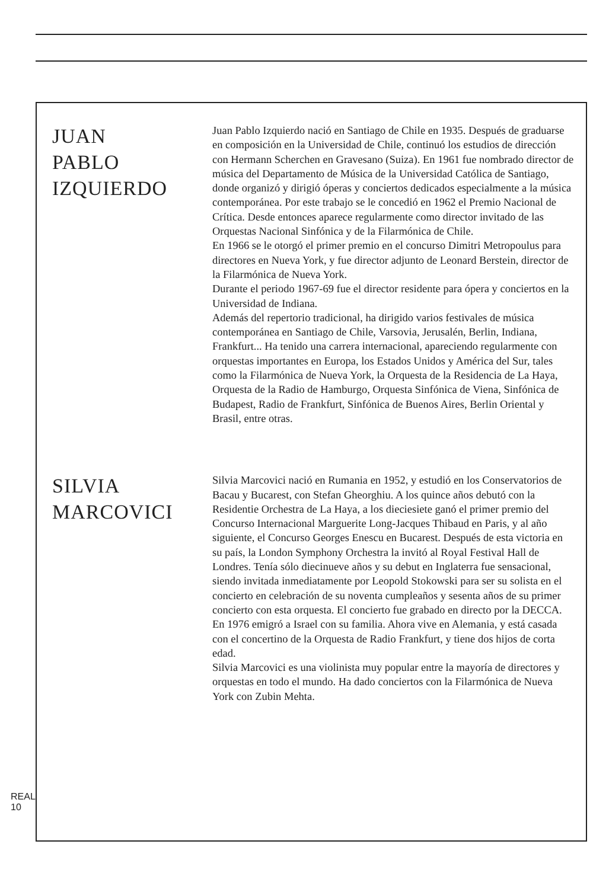JUAN
PABLO
IZQUIERDO
Juan Pablo Izquierdo nació en Santiago de Chile en 1935. Después de graduarse en composición en la Universidad de Chile, continuó los estudios de dirección con Hermann Scherchen en Gravesano (Suiza). En 1961 fue nombrado director de música del Departamento de Música de la Universidad Católica de Santiago, donde organizó y dirigió óperas y conciertos dedicados especialmente a la música contemporánea. Por este trabajo se le concedió en 1962 el Premio Nacional de Crítica. Desde entonces aparece regularmente como director invitado de las Orquestas Nacional Sinfónica y de la Filarmónica de Chile.
En 1966 se le otorgó el primer premio en el concurso Dimitri Metropoulus para directores en Nueva York, y fue director adjunto de Leonard Berstein, director de la Filarmónica de Nueva York.
Durante el periodo 1967-69 fue el director residente para ópera y conciertos en la Universidad de Indiana.
Además del repertorio tradicional, ha dirigido varios festivales de música contemporánea en Santiago de Chile, Varsovia, Jerusalén, Berlin, Indiana, Frankfurt... Ha tenido una carrera internacional, apareciendo regularmente con orquestas importantes en Europa, los Estados Unidos y América del Sur, tales como la Filarmónica de Nueva York, la Orquesta de la Residencia de La Haya, Orquesta de la Radio de Hamburgo, Orquesta Sinfónica de Viena, Sinfónica de Budapest, Radio de Frankfurt, Sinfónica de Buenos Aires, Berlin Oriental y Brasil, entre otras.
SILVIA
MARCOVICI
Silvia Marcovici nació en Rumania en 1952, y estudió en los Conservatorios de Bacau y Bucarest, con Stefan Gheorghiu. A los quince años debutó con la Residentie Orchestra de La Haya, a los dieciesiete ganó el primer premio del Concurso Internacional Marguerite Long-Jacques Thibaud en Paris, y al año siguiente, el Concurso Georges Enescu en Bucarest. Después de esta victoria en su país, la London Symphony Orchestra la invitó al Royal Festival Hall de Londres. Tenía sólo diecinueve años y su debut en Inglaterra fue sensacional, siendo invitada inmediatamente por Leopold Stokowski para ser su solista en el concierto en celebración de su noventa cumpleaños y sesenta años de su primer concierto con esta orquesta. El concierto fue grabado en directo por la DECCA.
En 1976 emigró a Israel con su familia. Ahora vive en Alemania, y está casada con el concertino de la Orquesta de Radio Frankfurt, y tiene dos hijos de corta edad.
Silvia Marcovici es una violinista muy popular entre la mayoría de directores y orquestas en todo el mundo. Ha dado conciertos con la Filarmónica de Nueva York con Zubin Mehta.
REAL
10